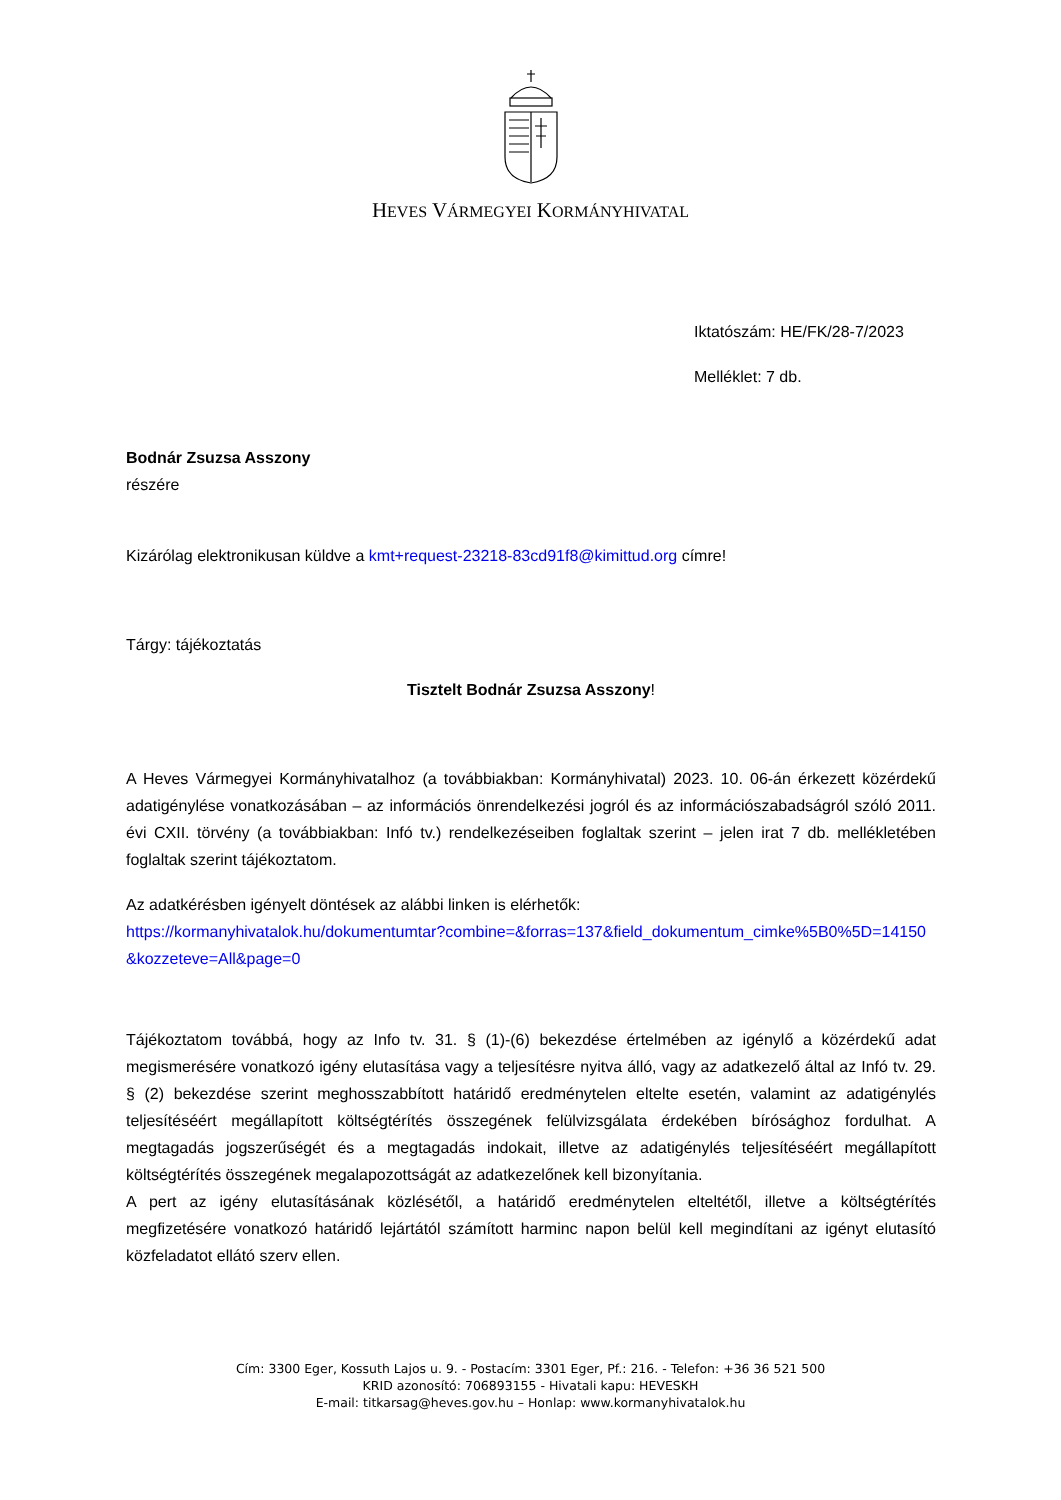HEVES VÁRMEGYEI KORMÁNYHIVATAL
Iktatószám: HE/FK/28-7/2023
Melléklet: 7 db.
Bodnár Zsuzsa Asszony
részére
Kizárólag elektronikusan küldve a kmt+request-23218-83cd91f8@kimittud.org címre!
Tárgy: tájékoztatás
Tisztelt Bodnár Zsuzsa Asszony!
A Heves Vármegyei Kormányhivatalhoz (a továbbiakban: Kormányhivatal) 2023. 10. 06-án érkezett közérdekű adatigénylése vonatkozásában – az információs önrendelkezési jogról és az információszabadságról szóló 2011. évi CXII. törvény (a továbbiakban: Infó tv.) rendelkezéseiben foglaltak szerint – jelen irat 7 db. mellékletében foglaltak szerint tájékoztatom.
Az adatkérésben igényelt döntések az alábbi linken is elérhetők:
https://kormanyhivatalok.hu/dokumentumtar?combine=&forras=137&field_dokumentum_cimke%5B0%5D=14150&kozzeteve=All&page=0
Tájékoztatom továbbá, hogy az Info tv. 31. § (1)-(6) bekezdése értelmében az igénylő a közérdekű adat megismerésére vonatkozó igény elutasítása vagy a teljesítésre nyitva álló, vagy az adatkezelő által az Infó tv. 29. § (2) bekezdése szerint meghosszabbított határidő eredménytelen eltelte esetén, valamint az adatigénylés teljesítéséért megállapított költségtérítés összegének felülvizsgálata érdekében bírósághoz fordulhat. A megtagadás jogszerűségét és a megtagadás indokait, illetve az adatigénylés teljesítéséért megállapított költségtérítés összegének megalapozottságát az adatkezelőnek kell bizonyítania.
A pert az igény elutasításának közlésétől, a határidő eredménytelen elteltétől, illetve a költségtérítés megfizetésére vonatkozó határidő lejártától számított harminc napon belül kell megindítani az igényt elutasító közfeladatot ellátó szerv ellen.
Cím: 3300 Eger, Kossuth Lajos u. 9. - Postacím: 3301 Eger, Pf.: 216. - Telefon: +36 36 521 500
KRID azonosító: 706893155 - Hivatali kapu: HEVESKH
E-mail: titkarsag@heves.gov.hu – Honlap: www.kormanyhivatalok.hu